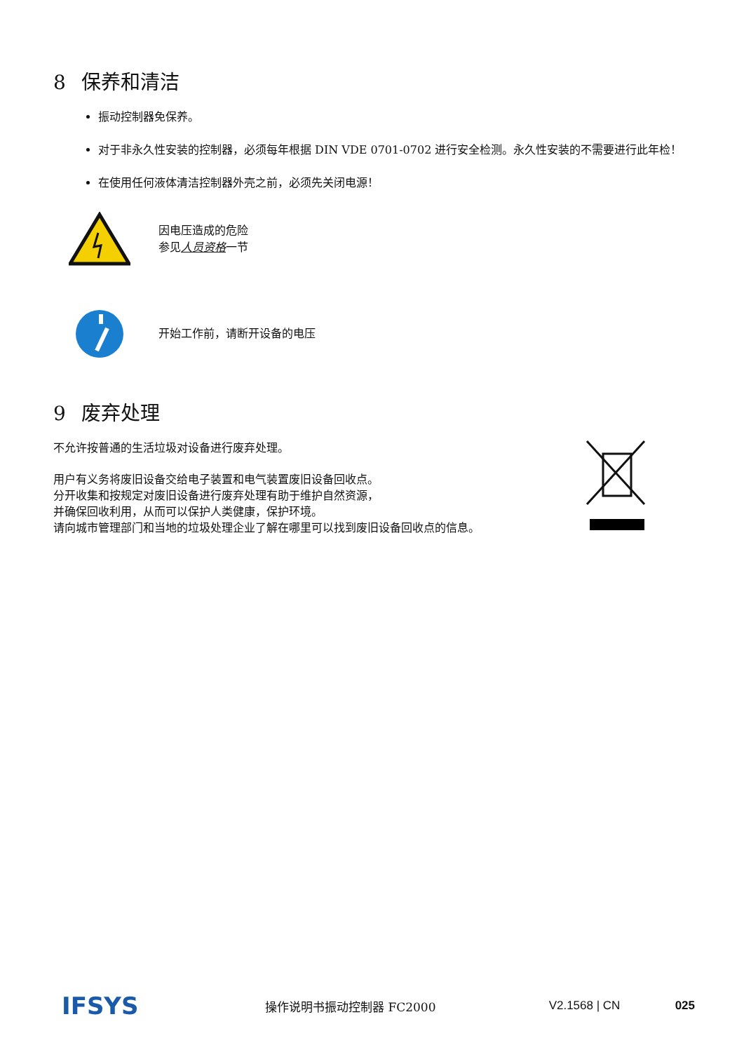8 保养和清洁
振动控制器免保养。
对于非永久性安装的控制器，必须每年根据 DIN VDE 0701-0702 进行安全检测。永久性安装的不需要进行此年检！
在使用任何液体清洁控制器外壳之前，必须先关闭电源！
因电压造成的危险
参见人员资格一节
开始工作前，请断开设备的电压
9 废弃处理
不允许按普通的生活垃圾对设备进行废弃处理。
用户有义务将废旧设备交给电子装置和电气装置废旧设备回收点。
分开收集和按规定对废旧设备进行废弃处理有助于维护自然资源，
并确保回收利用，从而可以保护人类健康，保护环境。
请向城市管理部门和当地的垃圾处理企业了解在哪里可以找到废旧设备回收点的信息。
IFSYS
操作说明书振动控制器 FC2000 V2.1568 | CN 025